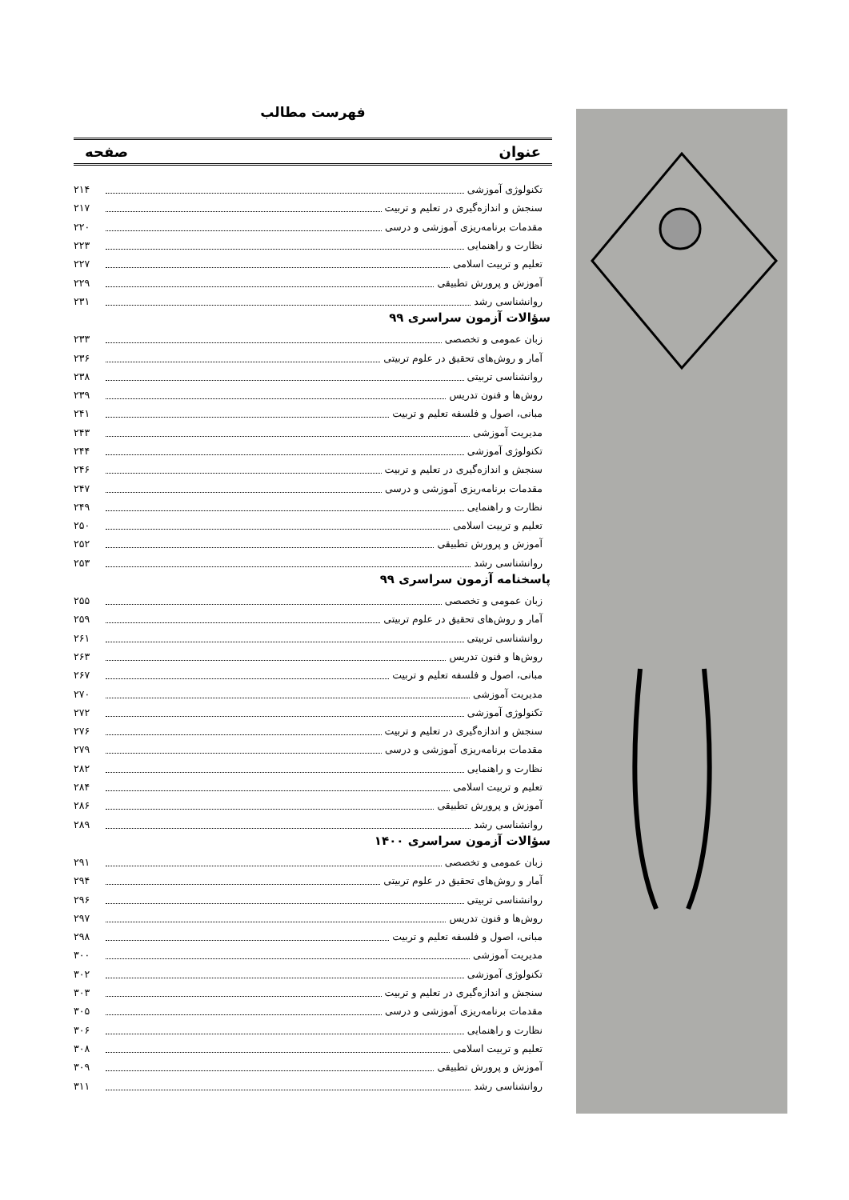فهرست مطالب
عنوان صفحه
تکنولوژی آموزشی ۲۱۴
سنجش و اندازه‌گیری در تعلیم و تربیت ۲۱۷
مقدمات برنامه‌ریزی آموزشی و درسی ۲۲۰
نظارت و راهنمایی ۲۲۳
تعلیم و تربیت اسلامی ۲۲۷
آموزش و پرورش تطبیقی ۲۲۹
روانشناسی رشد ۲۳۱
سؤالات آزمون سراسری ۹۹
زبان عمومی و تخصصی ۲۳۳
آمار و روش‌های تحقیق در علوم تربیتی ۲۳۶
روانشناسی تربیتی ۲۳۸
روش‌ها و فنون تدریس ۲۳۹
مبانی، اصول و فلسفه تعلیم و تربیت ۲۴۱
مدیریت آموزشی ۲۴۳
تکنولوژی آموزشی ۲۴۴
سنجش و اندازه‌گیری در تعلیم و تربیت ۲۴۶
مقدمات برنامه‌ریزی آموزشی و درسی ۲۴۷
نظارت و راهنمایی ۲۴۹
تعلیم و تربیت اسلامی ۲۵۰
آموزش و پرورش تطبیقی ۲۵۲
روانشناسی رشد ۲۵۳
پاسخنامه آزمون سراسری ۹۹
زبان عمومی و تخصصی ۲۵۵
آمار و روش‌های تحقیق در علوم تربیتی ۲۵۹
روانشناسی تربیتی ۲۶۱
روش‌ها و فنون تدریس ۲۶۳
مبانی، اصول و فلسفه تعلیم و تربیت ۲۶۷
مدیریت آموزشی ۲۷۰
تکنولوژی آموزشی ۲۷۲
سنجش و اندازه‌گیری در تعلیم و تربیت ۲۷۶
مقدمات برنامه‌ریزی آموزشی و درسی ۲۷۹
نظارت و راهنمایی ۲۸۲
تعلیم و تربیت اسلامی ۲۸۴
آموزش و پرورش تطبیقی ۲۸۶
روانشناسی رشد ۲۸۹
سؤالات آزمون سراسری ۱۴۰۰
زبان عمومی و تخصصی ۲۹۱
آمار و روش‌های تحقیق در علوم تربیتی ۲۹۴
روانشناسی تربیتی ۲۹۶
روش‌ها و فنون تدریس ۲۹۷
مبانی، اصول و فلسفه تعلیم و تربیت ۲۹۸
مدیریت آموزشی ۳۰۰
تکنولوژی آموزشی ۳۰۲
سنجش و اندازه‌گیری در تعلیم و تربیت ۳۰۳
مقدمات برنامه‌ریزی آموزشی و درسی ۳۰۵
نظارت و راهنمایی ۳۰۶
تعلیم و تربیت اسلامی ۳۰۸
آموزش و پرورش تطبیقی ۳۰۹
روانشناسی رشد ۳۱۱